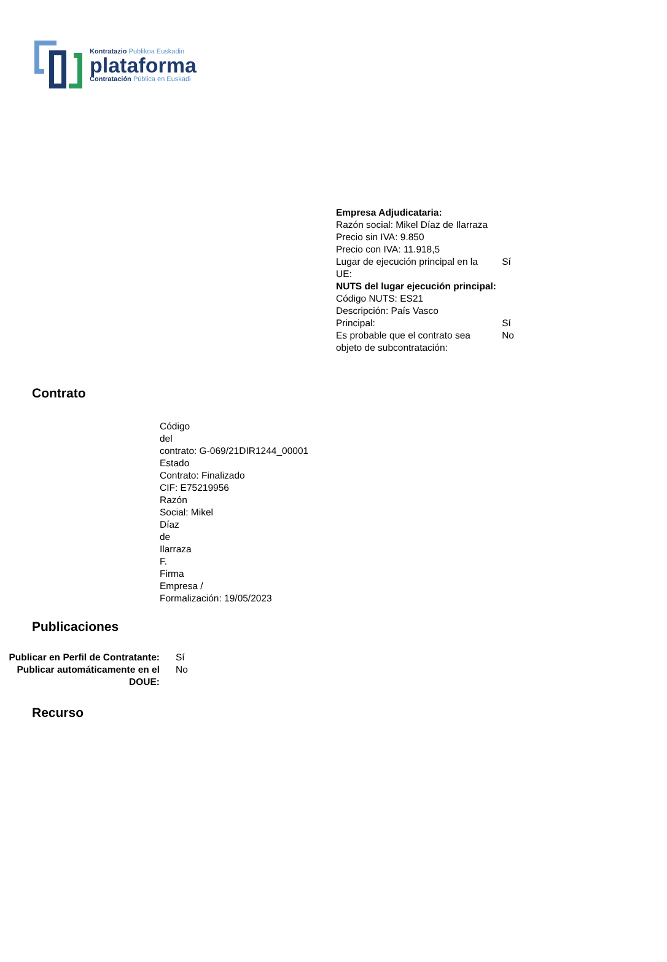Kontratazio Publikoa Euskadin
plataforma
Contratación Pública en Euskadi
| Empresa Adjudicataria: | |
| Razón social: Mikel Díaz de Ilarraza | |
| Precio sin IVA: 9.850 | |
| Precio con IVA: 11.918,5 | |
| Lugar de ejecución principal en la UE: | Sí |
| NUTS del lugar ejecución principal: | |
| Código NUTS: ES21 | |
| Descripción: País Vasco | |
| Principal: | Sí |
| Es probable que el contrato sea objeto de subcontratación: | No |
Contrato
Código
del
contrato: G-069/21DIR1244_00001
Estado
Contrato: Finalizado
CIF: E75219956
Razón
Social: Mikel
Díaz
de
Ilarraza
F.
Firma
Empresa /
Formalización: 19/05/2023
Publicaciones
| Publicar en Perfil de Contratante: | Sí |
| Publicar automáticamente en el DOUE: | No |
Recurso